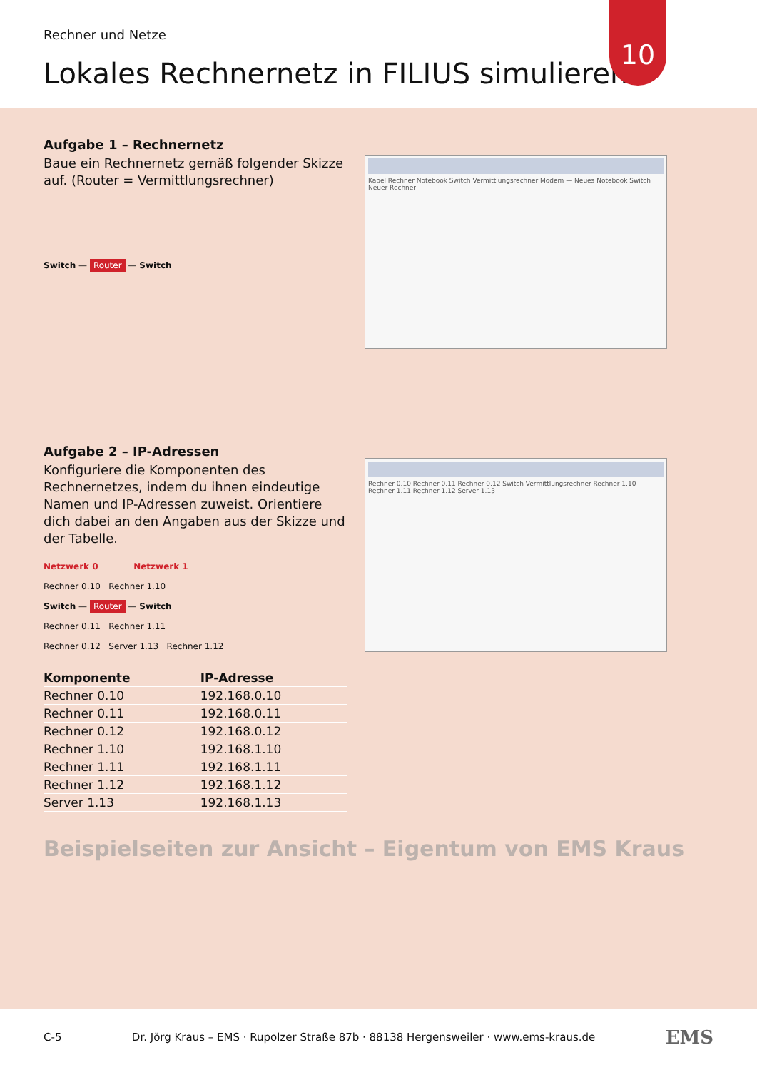Rechner und Netze
Lokales Rechnernetz in FILIUS simulieren
10
Aufgabe 1 – Rechnernetz
Baue ein Rechnernetz gemäß folgender Skizze auf. (Router = Vermittlungsrechner)
Switch — Router — Switch
Kabel Rechner Notebook Switch Vermittlungsrechner Modem — Neues Notebook Switch Neuer Rechner
Aufgabe 2 – IP-Adressen
Konfiguriere die Komponenten des Rechnernetzes, indem du ihnen eindeutige Namen und IP-Adressen zuweist. Orientiere dich dabei an den Angaben aus der Skizze und der Tabelle.
Netzwerk 0 Netzwerk 1
Rechner 0.10 Rechner 1.10
Switch — Router — Switch
Rechner 0.11 Rechner 1.11
Rechner 0.12 Server 1.13 Rechner 1.12
| Komponente | IP-Adresse |
| --- | --- |
| Rechner 0.10 | 192.168.0.10 |
| Rechner 0.11 | 192.168.0.11 |
| Rechner 0.12 | 192.168.0.12 |
| Rechner 1.10 | 192.168.1.10 |
| Rechner 1.11 | 192.168.1.11 |
| Rechner 1.12 | 192.168.1.12 |
| Server 1.13 | 192.168.1.13 |
Rechner 0.10 Rechner 0.11 Rechner 0.12 Switch Vermittlungsrechner Rechner 1.10 Rechner 1.11 Rechner 1.12 Server 1.13
Beispielseiten zur Ansicht – Eigentum von EMS Kraus
C-5 Dr. Jörg Kraus – EMS · Rupolzer Straße 87b · 88138 Hergensweiler · www.ems-kraus.de EMS